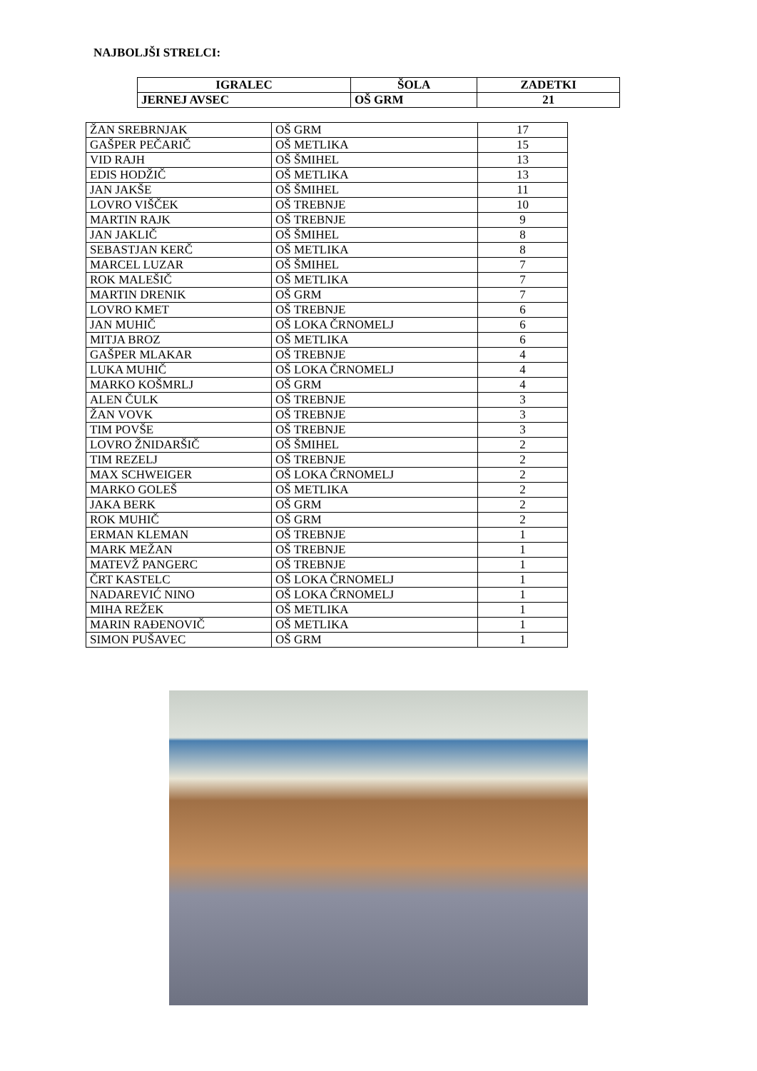NAJBOLJŠI STRELCI:
| IGRALEC | ŠOLA | ZADETKI |
| --- | --- | --- |
| JERNEJ AVSEC | OŠ GRM | 21 |
| ŽAN SREBRNJAK | OŠ GRM | 17 |
| GAŠPER PEČARIČ | OŠ METLIKA | 15 |
| VID RAJH | OŠ ŠMIHEL | 13 |
| EDIS HODŽIČ | OŠ METLIKA | 13 |
| JAN JAKŠE | OŠ ŠMIHEL | 11 |
| LOVRO VIŠČEK | OŠ TREBNJE | 10 |
| MARTIN RAJK | OŠ TREBNJE | 9 |
| JAN JAKLIČ | OŠ ŠMIHEL | 8 |
| SEBASTJAN KERČ | OŠ METLIKA | 8 |
| MARCEL LUZAR | OŠ ŠMIHEL | 7 |
| ROK MALEŠIČ | OŠ METLIKA | 7 |
| MARTIN DRENIK | OŠ GRM | 7 |
| LOVRO KMET | OŠ TREBNJE | 6 |
| JAN MUHIČ | OŠ LOKA ČRNOMELJ | 6 |
| MITJA BROZ | OŠ METLIKA | 6 |
| GAŠPER MLAKAR | OŠ TREBNJE | 4 |
| LUKA MUHIČ | OŠ LOKA ČRNOMELJ | 4 |
| MARKO KOŠMRLJ | OŠ GRM | 4 |
| ALEN ČULK | OŠ TREBNJE | 3 |
| ŽAN VOVK | OŠ TREBNJE | 3 |
| TIM POVŠE | OŠ TREBNJE | 3 |
| LOVRO ŽNIDARŠIČ | OŠ ŠMIHEL | 2 |
| TIM REZELJ | OŠ TREBNJE | 2 |
| MAX SCHWEIGER | OŠ LOKA ČRNOMELJ | 2 |
| MARKO GOLEŠ | OŠ METLIKA | 2 |
| JAKA BERK | OŠ GRM | 2 |
| ROK MUHIČ | OŠ GRM | 2 |
| ERMAN KLEMAN | OŠ TREBNJE | 1 |
| MARK MEŽAN | OŠ TREBNJE | 1 |
| MATEVŽ PANGERC | OŠ TREBNJE | 1 |
| ČRT KASTELC | OŠ LOKA ČRNOMELJ | 1 |
| NADAREVIĆ NINO | OŠ LOKA ČRNOMELJ | 1 |
| MIHA REŽEK | OŠ METLIKA | 1 |
| MARIN RAĐENOVIČ | OŠ METLIKA | 1 |
| SIMON PUŠAVEC | OŠ GRM | 1 |